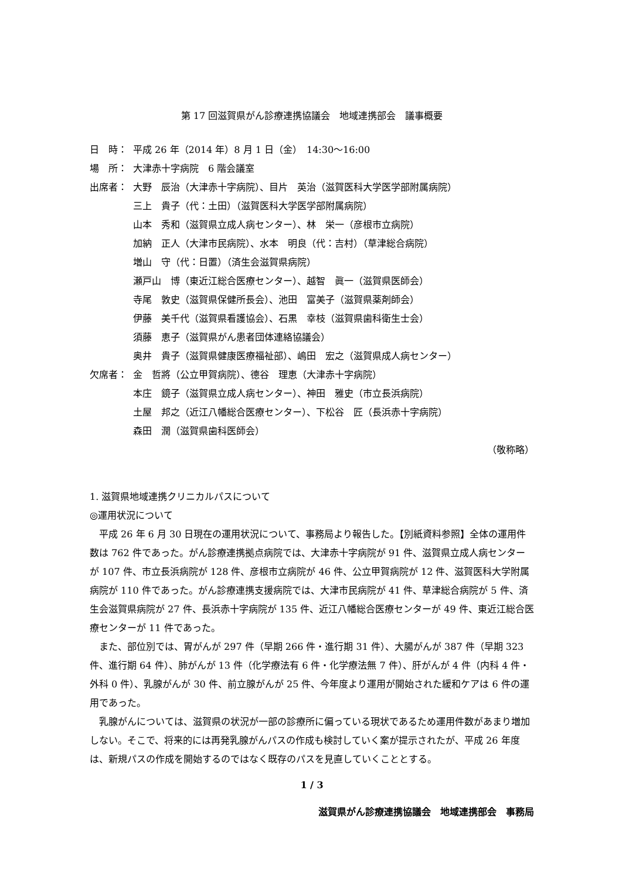第 17 回滋賀県がん診療連携協議会　地域連携部会　議事概要
日　時： 平成 26 年（2014 年）8 月 1 日（金）　14:30〜16:00
場　所： 大津赤十字病院　6 階会議室
出席者： 大野　辰治（大津赤十字病院）、目片　英治（滋賀医科大学医学部附属病院）
三上　貴子（代：土田）（滋賀医科大学医学部附属病院）
山本　秀和（滋賀県立成人病センター）、林　栄一（彦根市立病院）
加納　正人（大津市民病院）、水本　明良（代：吉村）（草津総合病院）
増山　守（代：日置）（済生会滋賀県病院）
瀬戸山　博（東近江総合医療センター）、越智　眞一（滋賀県医師会）
寺尾　敦史（滋賀県保健所長会）、池田　富美子（滋賀県薬剤師会）
伊藤　美千代（滋賀県看護協会）、石黒　幸枝（滋賀県歯科衛生士会）
須藤　恵子（滋賀県がん患者団体連絡協議会）
奥井　貴子（滋賀県健康医療福祉部）、嶋田　宏之（滋賀県成人病センター）
欠席者： 金　哲將（公立甲賀病院）、德谷　理恵（大津赤十字病院）
本庄　鏡子（滋賀県立成人病センター）、神田　雅史（市立長浜病院）
土屋　邦之（近江八幡総合医療センター）、下松谷　匠（長浜赤十字病院）
森田　潤（滋賀県歯科医師会）
（敬称略）
1. 滋賀県地域連携クリニカルパスについて
◎運用状況について
　平成 26 年 6 月 30 日現在の運用状況について、事務局より報告した。【別紙資料参照】全体の運用件数は 762 件であった。がん診療連携拠点病院では、大津赤十字病院が 91 件、滋賀県立成人病センターが 107 件、市立長浜病院が 128 件、彦根市立病院が 46 件、公立甲賀病院が 12 件、滋賀医科大学附属病院が 110 件であった。がん診療連携支援病院では、大津市民病院が 41 件、草津総合病院が 5 件、済生会滋賀県病院が 27 件、長浜赤十字病院が 135 件、近江八幡総合医療センターが 49 件、東近江総合医療センターが 11 件であった。
　また、部位別では、胃がんが 297 件（早期 266 件・進行期 31 件）、大腸がんが 387 件（早期 323 件、進行期 64 件）、肺がんが 13 件（化学療法有 6 件・化学療法無 7 件）、肝がんが 4 件（内科 4 件・外科 0 件）、乳腺がんが 30 件、前立腺がんが 25 件、今年度より運用が開始された緩和ケアは 6 件の運用であった。
　乳腺がんについては、滋賀県の状況が一部の診療所に偏っている現状であるため運用件数があまり増加しない。そこで、将来的には再発乳腺がんパスの作成も検討していく案が提示されたが、平成 26 年度は、新規パスの作成を開始するのではなく既存のパスを見直していくこととする。
1 / 3
滋賀県がん診療連携協議会　地域連携部会　事務局